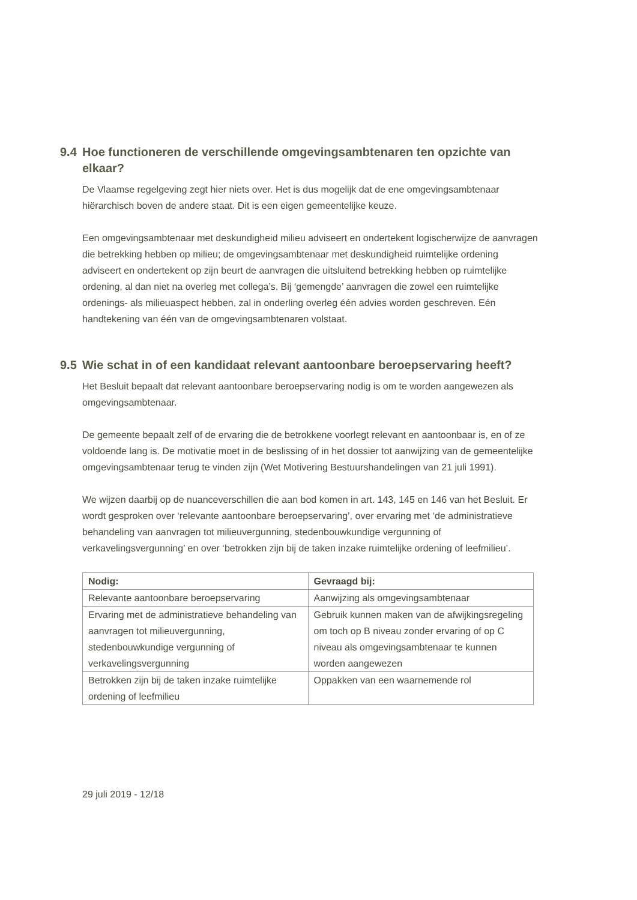9.4 Hoe functioneren de verschillende omgevingsambtenaren ten opzichte van elkaar?
De Vlaamse regelgeving zegt hier niets over. Het is dus mogelijk dat de ene omgevingsambtenaar hiërarchisch boven de andere staat. Dit is een eigen gemeentelijke keuze.
Een omgevingsambtenaar met deskundigheid milieu adviseert en ondertekent logischerwijze de aanvragen die betrekking hebben op milieu; de omgevingsambtenaar met deskundigheid ruimtelijke ordening adviseert en ondertekent op zijn beurt de aanvragen die uitsluitend betrekking hebben op ruimtelijke ordening, al dan niet na overleg met collega’s. Bij ‘gemengde’ aanvragen die zowel een ruimtelijke ordenings- als milieuaspect hebben, zal in onderling overleg één advies worden geschreven. Eén handtekening van één van de omgevingsambtenaren volstaat.
9.5 Wie schat in of een kandidaat relevant aantoonbare beroepservaring heeft?
Het Besluit bepaalt dat relevant aantoonbare beroepservaring nodig is om te worden aangewezen als omgevingsambtenaar.
De gemeente bepaalt zelf of de ervaring die de betrokkene voorlegt relevant en aantoonbaar is, en of ze voldoende lang is. De motivatie moet in de beslissing of in het dossier tot aanwijzing van de gemeentelijke omgevingsambtenaar terug te vinden zijn (Wet Motivering Bestuurshandelingen van 21 juli 1991).
We wijzen daarbij op de nuanceverschillen die aan bod komen in art. 143, 145 en 146 van het Besluit. Er wordt gesproken over ‘relevante aantoonbare beroepservaring’, over ervaring met ‘de administratieve behandeling van aanvragen tot milieuvergunning, stedenbouwkundige vergunning of verkavelingsvergunning’ en over ‘betrokken zijn bij de taken inzake ruimtelijke ordening of leefmilieu’.
| Nodig: | Gevraagd bij: |
| --- | --- |
| Relevante aantoonbare beroepservaring | Aanwijzing als omgevingsambtenaar |
| Ervaring met de administratieve behandeling van aanvragen tot milieuvergunning, stedenbouwkundige vergunning of verkavelingsvergunning | Gebruik kunnen maken van de afwijkingsregeling om toch op B niveau zonder ervaring of op C niveau als omgevingsambtenaar te kunnen worden aangewezen |
| Betrokken zijn bij de taken inzake ruimtelijke ordening of leefmilieu | Oppakken van een waarnemende rol |
29 juli 2019 - 12/18